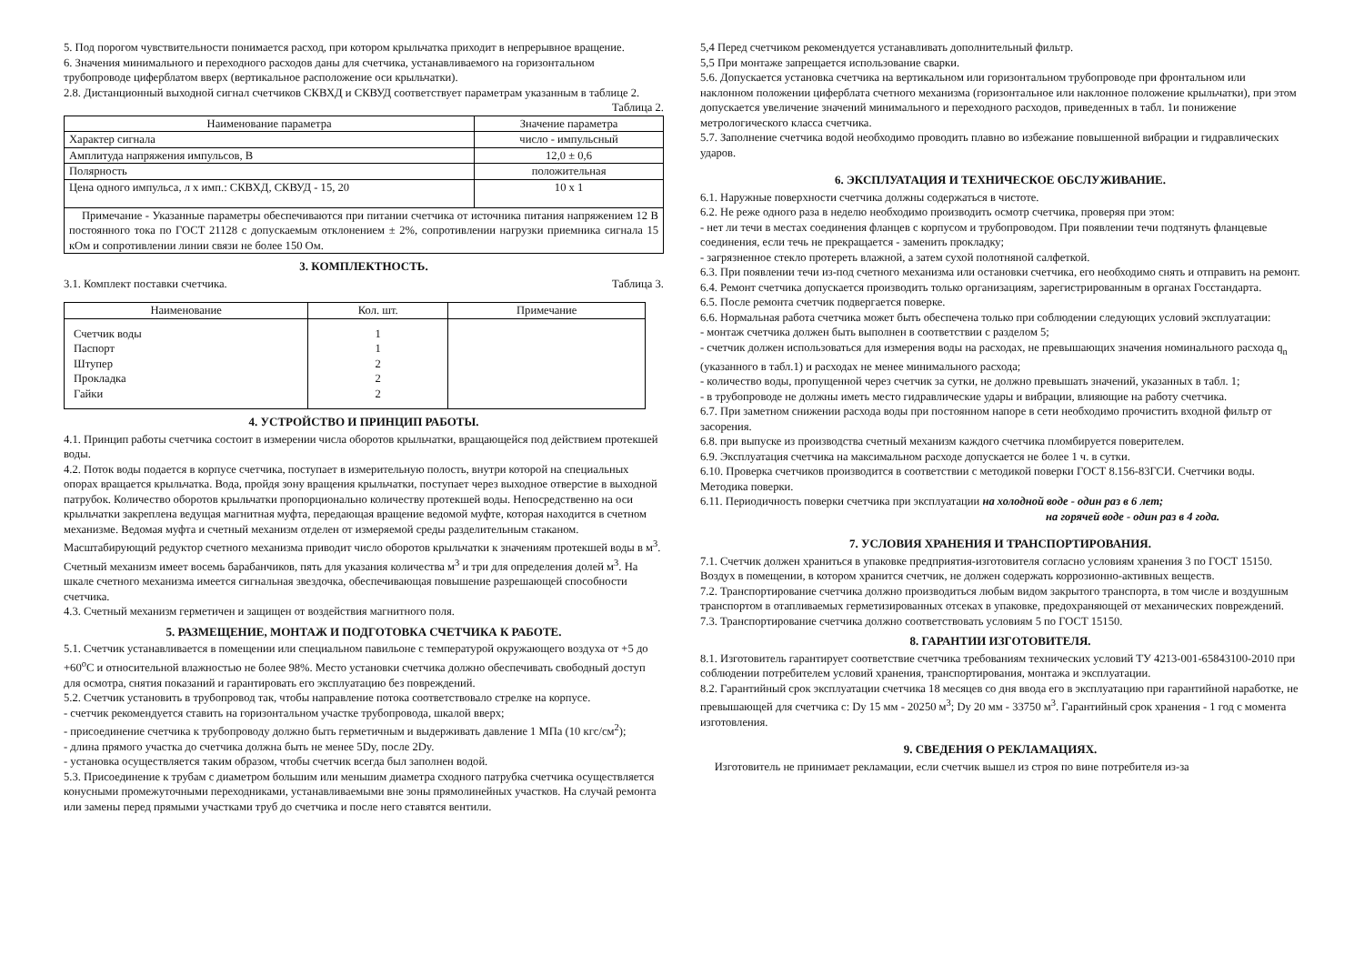5. Под порогом чувствительности понимается расход, при котором крыльчатка приходит в непрерывное вращение.
6. Значения минимального и переходного расходов даны для счетчика, устанавливаемого на горизонтальном трубопроводе циферблатом вверх (вертикальное расположение оси крыльчатки).
2.8. Дистанционный выходной сигнал счетчиков СКВХД и СКВУД соответствует параметрам указанным в таблице 2.
Таблица 2.
| Наименование параметра | Значение параметра |
| --- | --- |
| Характер сигнала | число - импульсный |
| Амплитуда напряжения импульсов, В | 12,0 ± 0,6 |
| Полярность | положительная |
| Цена одного импульса, л х имп.: СКВХД, СКВУД - 15, 20 | 10 х 1 |
| Примечание - Указанные параметры обеспечиваются при питании счетчика от источника питания напряжением 12 В постоянного тока по ГОСТ 21128 с допускаемым отклонением ± 2%, сопротивлении нагрузки приемника сигнала 15 кОм и сопротивлении линии связи не более 150 Ом. | |
3. КОМПЛЕКТНОСТЬ.
3.1. Комплект поставки счетчика. Таблица 3.
| Наименование | Кол. шт. | Примечание |
| --- | --- | --- |
| Счетчик воды Паспорт Штупер Прокладка Гайки | 1 1 2 2 2 | |
4. УСТРОЙСТВО И ПРИНЦИП РАБОТЫ.
4.1. Принцип работы счетчика состоит в измерении числа оборотов крыльчатки, вращающейся под действием протекшей воды.
4.2. Поток воды подается в корпусе счетчика, поступает в измерительную полость, внутри которой на специальных опорах вращается крыльчатка. Вода, пройдя зону вращения крыльчатки, поступает через выходное отверстие в выходной патрубок. Количество оборотов крыльчатки пропорционально количеству протекшей воды. Непосредственно на оси крыльчатки закреплена ведущая магнитная муфта, передающая вращение ведомой муфте, которая находится в счетном механизме. Ведомая муфта и счетный механизм отделен от измеряемой среды разделительным стаканом. Масштабирующий редуктор счетного механизма приводит число оборотов крыльчатки к значениям протекшей воды в м<sup>3</sup>. Счетный механизм имеет восемь барабанчиков, пять для указания количества м<sup>3</sup> и три для определения долей м<sup>3</sup>. На шкале счетного механизма имеется сигнальная звездочка, обеспечивающая повышение разрешающей способности счетчика.
4.3. Счетный механизм герметичен и защищен от воздействия магнитного поля.
5. РАЗМЕЩЕНИЕ, МОНТАЖ И ПОДГОТОВКА СЧЕТЧИКА К РАБОТЕ.
5.1. Счетчик устанавливается в помещении или специальном павильоне с температурой окружающего воздуха от +5 до +60<sup>o</sup>С и относительной влажностью не более 98%. Место установки счетчика должно обеспечивать свободный доступ для осмотра, снятия показаний и гарантировать его эксплуатацию без повреждений.
5.2. Счетчик установить в трубопровод так, чтобы направление потока соответствовало стрелке на корпусе.
- счетчик рекомендуется ставить на горизонтальном участке трубопровода, шкалой вверх;
- присоединение счетчика к трубопроводу должно быть герметичным и выдерживать давление 1 МПа (10 кгс/см<sup>2</sup>);
- длина прямого участка до счетчика должна быть не менее 5Dy, после 2Dy.
- установка осуществляется таким образом, чтобы счетчик всегда был заполнен водой.
5.3. Присоединение к трубам с диаметром большим или меньшим диаметра сходного патрубка счетчика осуществляется конусными промежуточными переходниками, устанавливаемыми вне зоны прямолинейных участков. На случай ремонта или замены перед прямыми участками труб до счетчика и после него ставятся вентили.
5,4 Перед счетчиком рекомендуется устанавливать дополнительный фильтр.
5,5 При монтаже запрещается использование сварки.
5.6. Допускается установка счетчика на вертикальном или горизонтальном трубопроводе при фронтальном или наклонном положении циферблата счетного механизма (горизонтальное или наклонное положение крыльчатки), при этом допускается увеличение значений минимального и переходного расходов, приведенных в табл. 1и понижение метрологического класса счетчика.
5.7. Заполнение счетчика водой необходимо проводить плавно во избежание повышенной вибрации и гидравлических ударов.
6. ЭКСПЛУАТАЦИЯ И ТЕХНИЧЕСКОЕ ОБСЛУЖИВАНИЕ.
6.1. Наружные поверхности счетчика должны содержаться в чистоте.
6.2. Не реже одного раза в неделю необходимо производить осмотр счетчика, проверяя при этом:
- нет ли течи в местах соединения фланцев с корпусом и трубопроводом. При появлении течи подтянуть фланцевые соединения, если течь не прекращается - заменить прокладку;
- загрязненное стекло протереть влажной, а затем сухой полотняной салфеткой.
6.3. При появлении течи из-под счетного механизма или остановки счетчика, его необходимо снять и отправить на ремонт.
6.4. Ремонт счетчика допускается производить только организациям, зарегистрированным в органах Госстандарта.
6.5. После ремонта счетчик подвергается поверке.
6.6. Нормальная работа счетчика может быть обеспечена только при соблюдении следующих условий эксплуатации:
- монтаж счетчика должен быть выполнен в соответствии с разделом 5;
- счетчик должен использоваться для измерения воды на расходах, не превышающих значения номинального расхода q<sub>n</sub> (указанного в табл.1) и расходах не менее минимального расхода;
- количество воды, пропущенной через счетчик за сутки, не должно превышать значений, указанных в табл. 1;
- в трубопроводе не должны иметь место гидравлические удары и вибрации, влияющие на работу счетчика.
6.7. При заметном снижении расхода воды при постоянном напоре в сети необходимо прочистить входной фильтр от засорения.
6.8. при выпуске из производства счетный механизм каждого счетчика пломбируется поверителем.
6.9. Эксплуатация счетчика на максимальном расходе допускается не более 1 ч. в сутки.
6.10. Проверка счетчиков производится в соответствии с методикой поверки ГОСТ 8.156-83ГСИ. Счетчики воды. Методика поверки.
6.11. Периодичность поверки счетчика при эксплуатации на холодной воде - один раз в 6 лет;
на горячей воде - один раз в 4 года.
7. УСЛОВИЯ ХРАНЕНИЯ И ТРАНСПОРТИРОВАНИЯ.
7.1. Счетчик должен храниться в упаковке предприятия-изготовителя согласно условиям хранения 3 по ГОСТ 15150. Воздух в помещении, в котором хранится счетчик, не должен содержать коррозионно-активных веществ.
7.2. Транспортирование счетчика должно производиться любым видом закрытого транспорта, в том числе и воздушным транспортом в отапливаемых герметизированных отсеках в упаковке, предохраняющей от механических повреждений.
7.3. Транспортирование счетчика должно соответствовать условиям 5 по ГОСТ 15150.
8. ГАРАНТИИ ИЗГОТОВИТЕЛЯ.
8.1. Изготовитель гарантирует соответствие счетчика требованиям технических условий ТУ 4213-001-65843100-2010 при соблюдении потребителем условий хранения, транспортирования, монтажа и эксплуатации.
8.2. Гарантийный срок эксплуатации счетчика 18 месяцев со дня ввода его в эксплуатацию при гарантийной наработке, не превышающей для счетчика с: Dy 15 мм - 20250 м<sup>3</sup>; Dy 20 мм - 33750 м<sup>3</sup>. Гарантийный срок хранения - 1 год с момента изготовления.
9. СВЕДЕНИЯ О РЕКЛАМАЦИЯХ.
Изготовитель не принимает рекламации, если счетчик вышел из строя по вине потребителя из-за